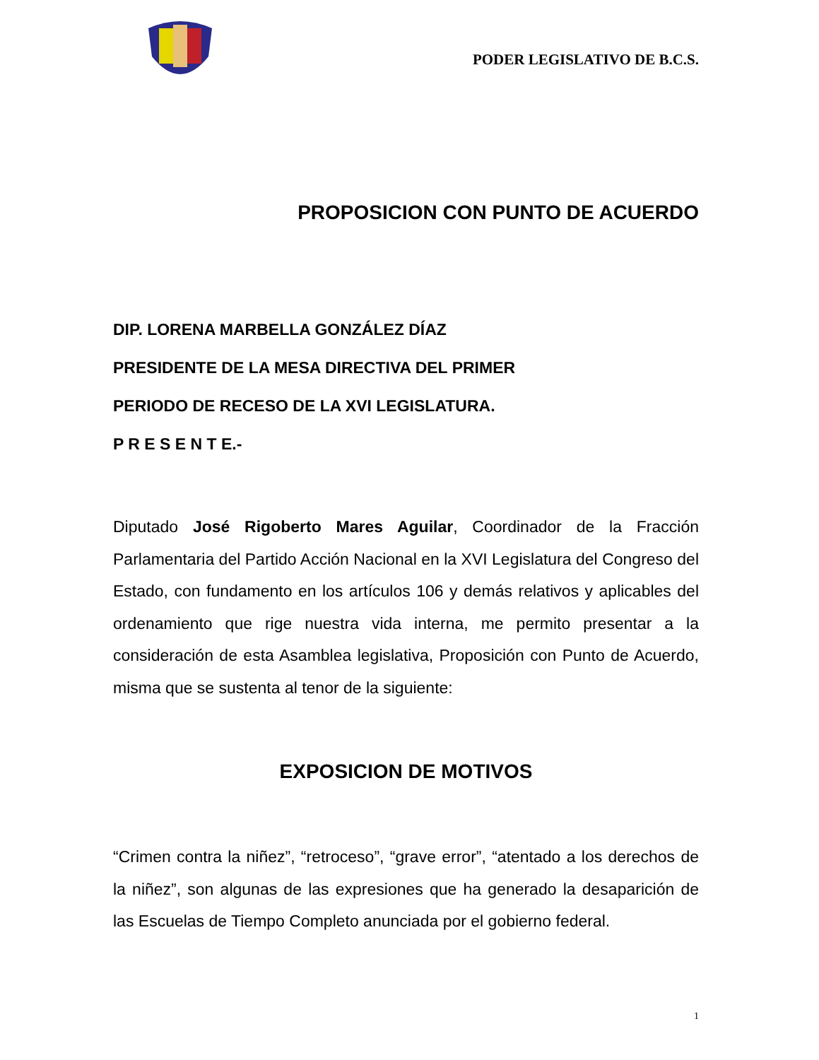PODER LEGISLATIVO DE B.C.S.
PROPOSICION CON PUNTO DE ACUERDO
DIP. LORENA MARBELLA GONZÁLEZ DÍAZ
PRESIDENTE DE LA MESA DIRECTIVA DEL PRIMER
PERIODO DE RECESO DE LA XVI LEGISLATURA.
P R E S E N T E.-
Diputado José Rigoberto Mares Aguilar, Coordinador de la Fracción Parlamentaria del Partido Acción Nacional en la XVI Legislatura del Congreso del Estado, con fundamento en los artículos 106 y demás relativos y aplicables del ordenamiento que rige nuestra vida interna, me permito presentar a la consideración de esta Asamblea legislativa, Proposición con Punto de Acuerdo, misma que se sustenta al tenor de la siguiente:
EXPOSICION DE MOTIVOS
“Crimen contra la niñez”, “retroceso”, “grave error”, “atentado a los derechos de la niñez”, son algunas de las expresiones que ha generado la desaparición de las Escuelas de Tiempo Completo anunciada por el gobierno federal.
1